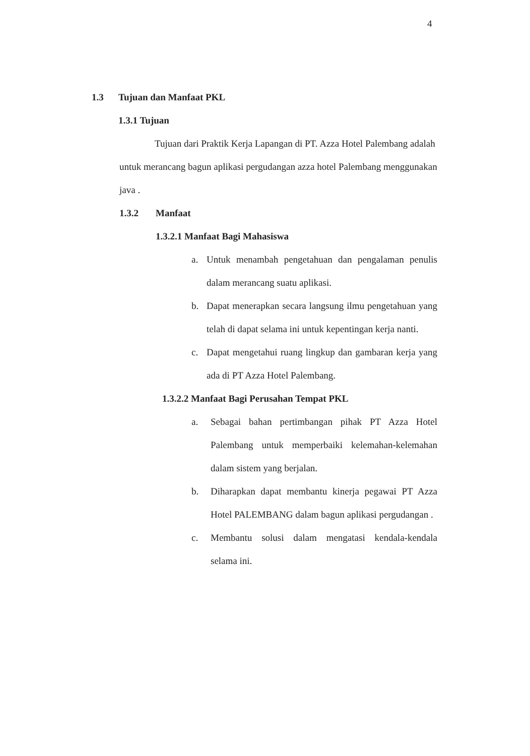4
1.3 Tujuan dan Manfaat PKL
1.3.1 Tujuan
Tujuan dari Praktik Kerja Lapangan di PT. Azza Hotel Palembang adalah untuk merancang bagun aplikasi pergudangan azza hotel Palembang menggunakan java .
1.3.2 Manfaat
1.3.2.1 Manfaat Bagi Mahasiswa
a. Untuk menambah pengetahuan dan pengalaman penulis dalam merancang suatu aplikasi.
b. Dapat menerapkan secara langsung ilmu pengetahuan yang telah di dapat selama ini untuk kepentingan kerja nanti.
c. Dapat mengetahui ruang lingkup dan gambaran kerja yang ada di PT Azza Hotel Palembang.
1.3.2.2 Manfaat Bagi Perusahan Tempat PKL
a. Sebagai bahan pertimbangan pihak PT Azza Hotel Palembang untuk memperbaiki kelemahan-kelemahan dalam sistem yang berjalan.
b. Diharapkan dapat membantu kinerja pegawai PT Azza Hotel PALEMBANG dalam bagun aplikasi pergudangan .
c. Membantu solusi dalam mengatasi kendala-kendala selama ini.